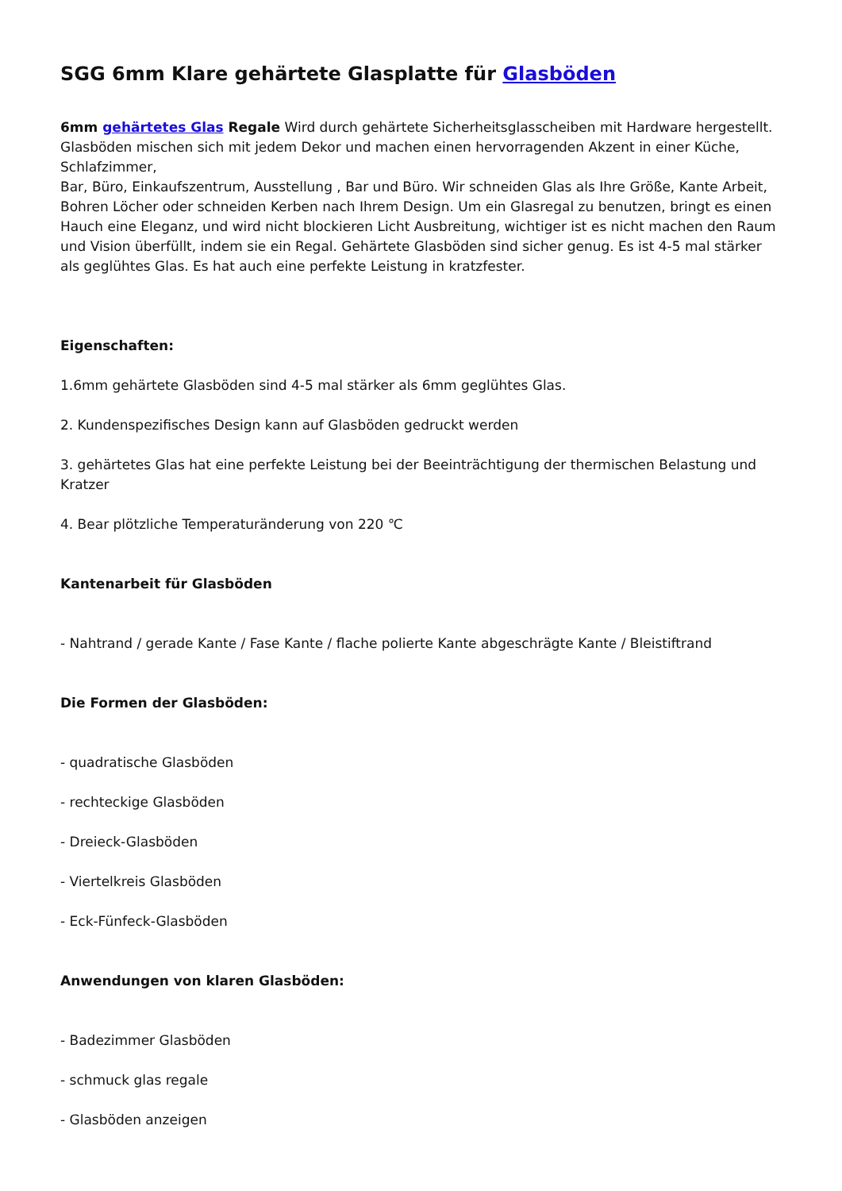SGG 6mm Klare gehärtete Glasplatte für Glasböden
6mm gehärtetes Glas Regale Wird durch gehärtete Sicherheitsglasscheiben mit Hardware hergestellt. Glasböden mischen sich mit jedem Dekor und machen einen hervorragenden Akzent in einer Küche, Schlafzimmer,
Bar, Büro, Einkaufszentrum, Ausstellung , Bar und Büro. Wir schneiden Glas als Ihre Größe, Kante Arbeit, Bohren Löcher oder schneiden Kerben nach Ihrem Design. Um ein Glasregal zu benutzen, bringt es einen Hauch eine Eleganz, und wird nicht blockieren Licht Ausbreitung, wichtiger ist es nicht machen den Raum und Vision überfüllt, indem sie ein Regal. Gehärtete Glasböden sind sicher genug. Es ist 4-5 mal stärker als geglühtes Glas. Es hat auch eine perfekte Leistung in kratzfester.
Eigenschaften:
1.6mm gehärtete Glasböden sind 4-5 mal stärker als 6mm geglühtes Glas.
2. Kundenspezifisches Design kann auf Glasböden gedruckt werden
3. gehärtetes Glas hat eine perfekte Leistung bei der Beeinträchtigung der thermischen Belastung und Kratzer
4. Bear plötzliche Temperaturänderung von 220 ℃
Kantenarbeit für Glasböden
- Nahtrand / gerade Kante / Fase Kante / flache polierte Kante abgeschrägte Kante / Bleistiftrand
Die Formen der Glasböden:
- quadratische Glasböden
- rechteckige Glasböden
- Dreieck-Glasböden
- Viertelkreis Glasböden
- Eck-Fünfeck-Glasböden
Anwendungen von klaren Glasböden:
- Badezimmer Glasböden
- schmuck glas regale
- Glasböden anzeigen